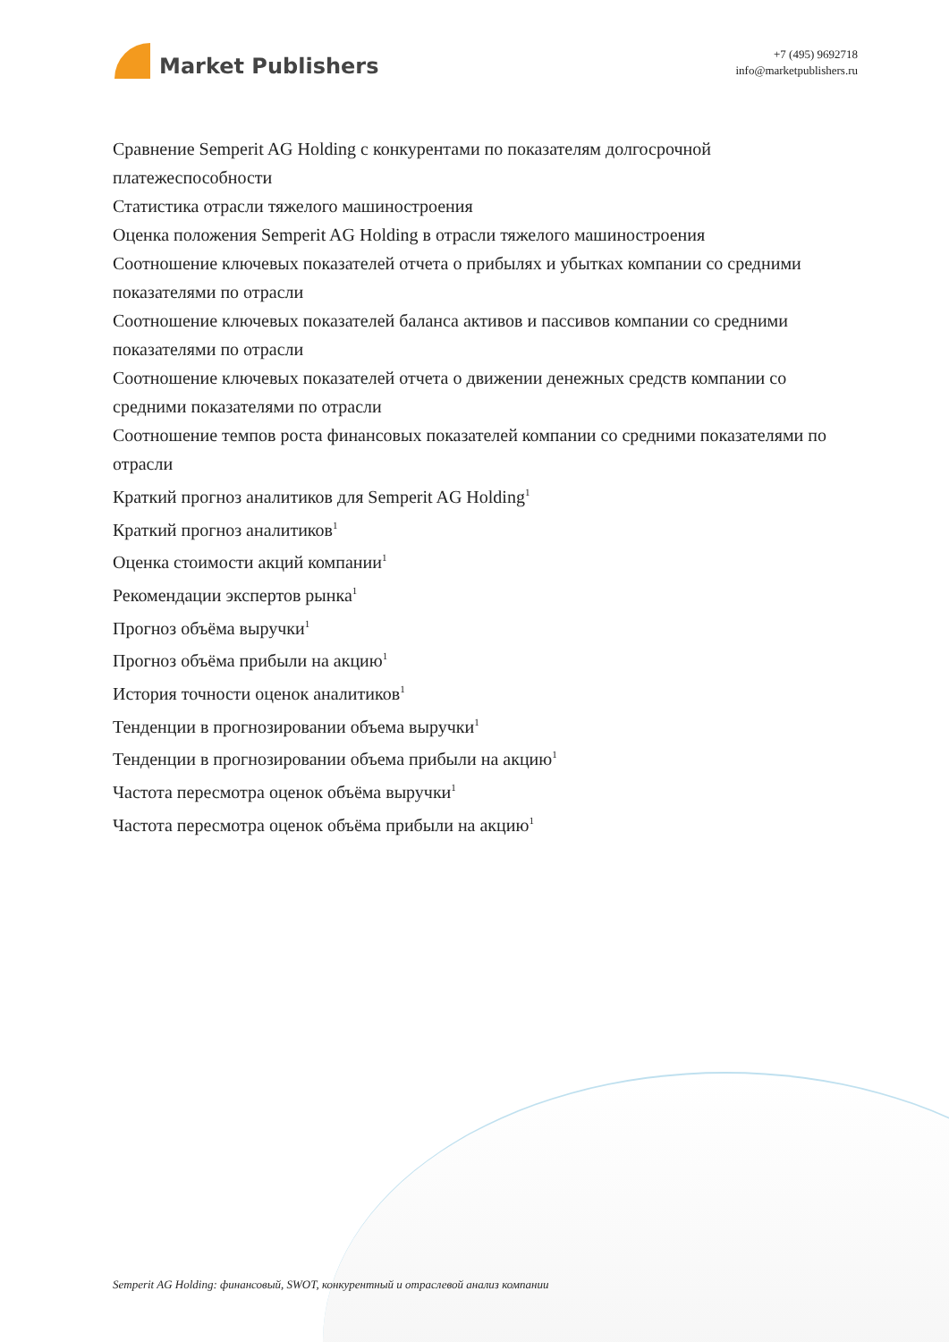Market Publishers
+7 (495) 9692718
info@marketpublishers.ru
Сравнение Semperit AG Holding с конкурентами по показателям долгосрочной платежеспособности
Статистика отрасли тяжелого машиностроения
Оценка положения Semperit AG Holding в отрасли тяжелого машиностроения
Соотношение ключевых показателей отчета о прибылях и убытках компании со средними показателями по отрасли
Соотношение ключевых показателей баланса активов и пассивов компании со средними показателями по отрасли
Соотношение ключевых показателей отчета о движении денежных средств компании со средними показателями по отрасли
Соотношение темпов роста финансовых показателей компании со средними показателями по отрасли
Краткий прогноз аналитиков для Semperit AG Holding<sup>1</sup>
Краткий прогноз аналитиков<sup>1</sup>
Оценка стоимости акций компании<sup>1</sup>
Рекомендации экспертов рынка<sup>1</sup>
Прогноз объёма выручки<sup>1</sup>
Прогноз объёма прибыли на акцию<sup>1</sup>
История точности оценок аналитиков<sup>1</sup>
Тенденции в прогнозировании объема выручки<sup>1</sup>
Тенденции в прогнозировании объема прибыли на акцию<sup>1</sup>
Частота пересмотра оценок объёма выручки<sup>1</sup>
Частота пересмотра оценок объёма прибыли на акцию<sup>1</sup>
Semperit AG Holding: финансовый, SWOT, конкурентный и отраслевой анализ компании